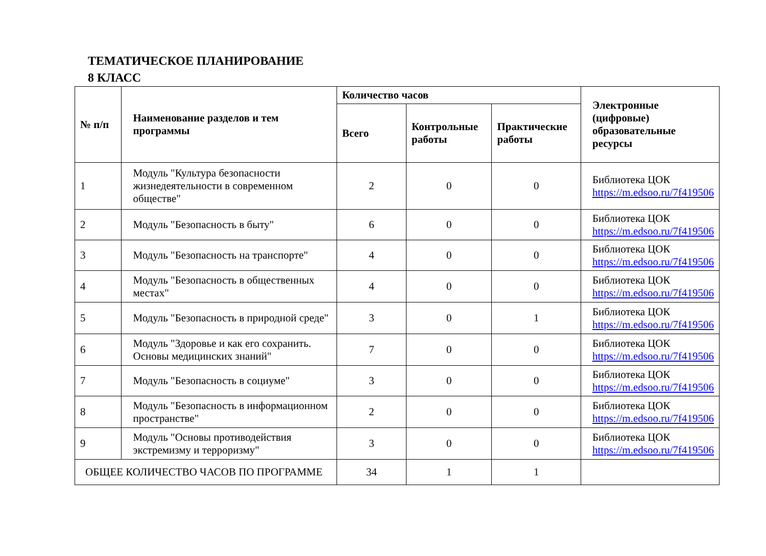ТЕМАТИЧЕСКОЕ ПЛАНИРОВАНИЕ
8 КЛАСС
| № п/п | Наименование разделов и тем программы | Количество часов | | | Электронные (цифровые) образовательные ресурсы |
| --- | --- | --- | --- | --- | --- |
| | | Всего | Контрольные работы | Практические работы | |
| 1 | Модуль "Культура безопасности жизнедеятельности в современном обществе" | 2 | 0 | 0 | Библиотека ЦОК https://m.edsoo.ru/7f419506 |
| 2 | Модуль "Безопасность в быту" | 6 | 0 | 0 | Библиотека ЦОК https://m.edsoo.ru/7f419506 |
| 3 | Модуль "Безопасность на транспорте" | 4 | 0 | 0 | Библиотека ЦОК https://m.edsoo.ru/7f419506 |
| 4 | Модуль "Безопасность в общественных местах" | 4 | 0 | 0 | Библиотека ЦОК https://m.edsoo.ru/7f419506 |
| 5 | Модуль "Безопасность в природной среде" | 3 | 0 | 1 | Библиотека ЦОК https://m.edsoo.ru/7f419506 |
| 6 | Модуль "Здоровье и как его сохранить. Основы медицинских знаний" | 7 | 0 | 0 | Библиотека ЦОК https://m.edsoo.ru/7f419506 |
| 7 | Модуль "Безопасность в социуме" | 3 | 0 | 0 | Библиотека ЦОК https://m.edsoo.ru/7f419506 |
| 8 | Модуль "Безопасность в информационном пространстве" | 2 | 0 | 0 | Библиотека ЦОК https://m.edsoo.ru/7f419506 |
| 9 | Модуль "Основы противодействия экстремизму и терроризму" | 3 | 0 | 0 | Библиотека ЦОК https://m.edsoo.ru/7f419506 |
| ОБЩЕЕ КОЛИЧЕСТВО ЧАСОВ ПО ПРОГРАММЕ | | 34 | 1 | 1 | |